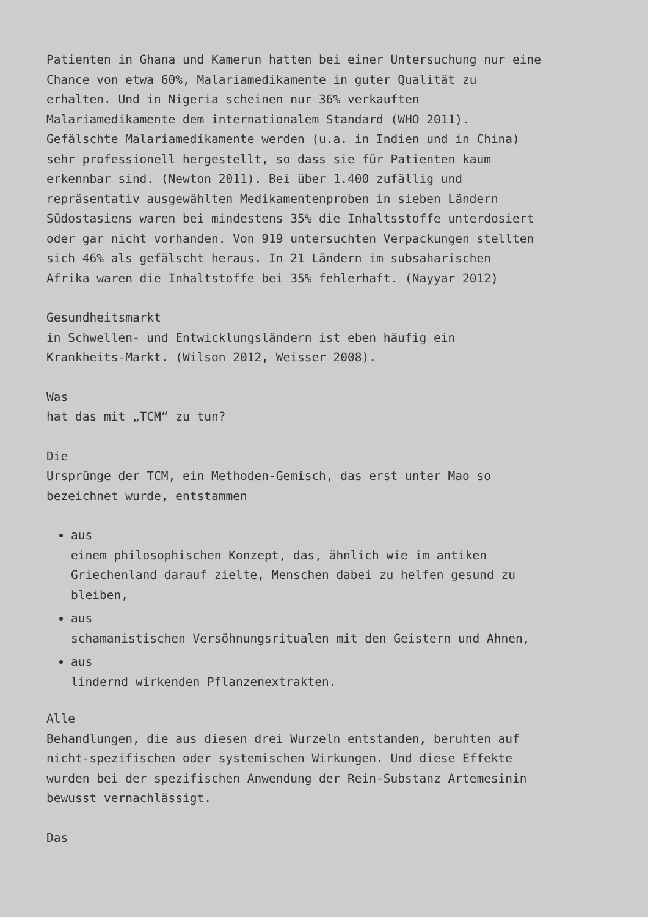Patienten in Ghana und Kamerun hatten bei einer Untersuchung nur eine Chance von etwa 60%, Malariamedikamente in guter Qualität zu erhalten. Und in Nigeria scheinen nur 36% verkauften Malariamedikamente dem internationalem Standard (WHO 2011). Gefälschte Malariamedikamente werden (u.a. in Indien und in China) sehr professionell hergestellt, so dass sie für Patienten kaum erkennbar sind. (Newton 2011). Bei über 1.400 zufällig und repräsentativ ausgewählten Medikamentenproben in sieben Ländern Südostasiens waren bei mindestens 35% die Inhaltsstoffe unterdosiert oder gar nicht vorhanden. Von 919 untersuchten Verpackungen stellten sich 46% als gefälscht heraus. In 21 Ländern im subsaharischen Afrika waren die Inhaltstoffe bei 35% fehlerhaft. (Nayyar 2012)
Gesundheitsmarkt in Schwellen- und Entwicklungsländern ist eben häufig ein Krankheits-Markt. (Wilson 2012, Weisser 2008).
Was hat das mit „TCM“ zu tun?
Die Ursprünge der TCM, ein Methoden-Gemisch, das erst unter Mao so bezeichnet wurde, entstammen
aus einem philosophischen Konzept, das, ähnlich wie im antiken Griechenland darauf zielte, Menschen dabei zu helfen gesund zu bleiben,
aus schamanistischen Versöhnungsritualen mit den Geistern und Ahnen,
aus lindernd wirkenden Pflanzenextrakten.
Alle Behandlungen, die aus diesen drei Wurzeln entstanden, beruhten auf nicht-spezifischen oder systemischen Wirkungen. Und diese Effekte wurden bei der spezifischen Anwendung der Rein-Substanz Artemesinin bewusst vernachlässigt.
Das